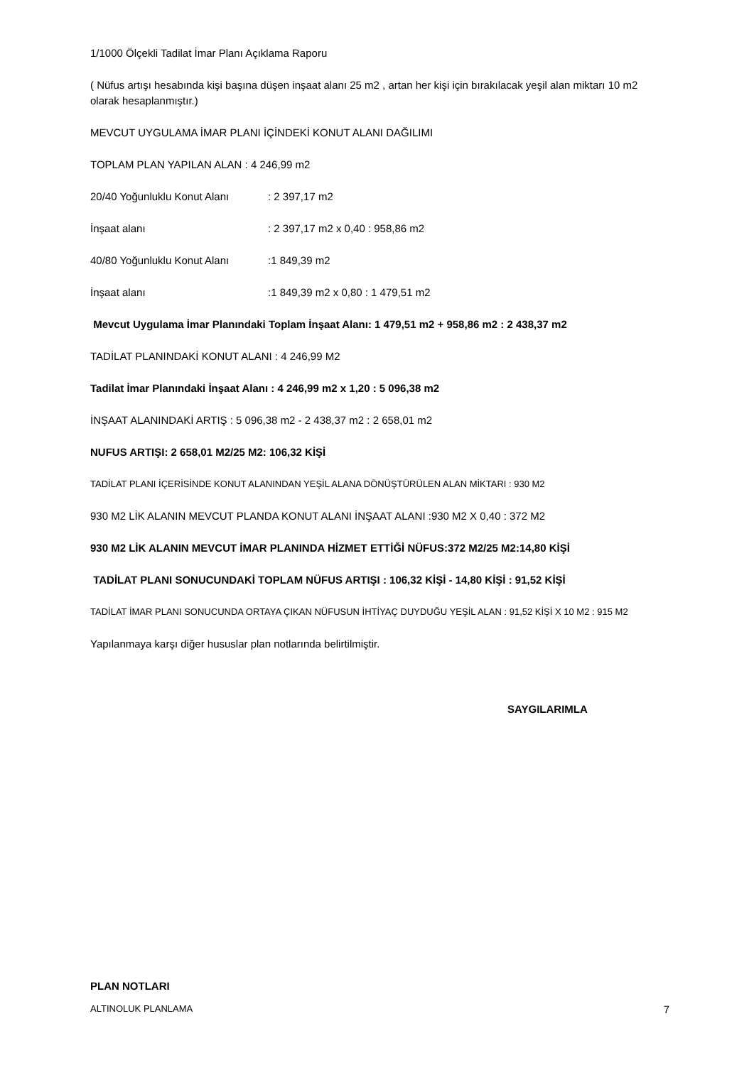1/1000 Ölçekli Tadilat İmar Planı Açıklama Raporu
( Nüfus artışı hesabında kişi başına düşen inşaat alanı 25 m2 , artan her kişi için bırakılacak yeşil alan miktarı 10 m2 olarak hesaplanmıştır.)
MEVCUT UYGULAMA İMAR PLANI İÇİNDEKİ KONUT ALANI DAĞILIMI
TOPLAM PLAN YAPILAN ALAN : 4 246,99 m2
20/40 Yoğunluklu Konut Alanı: 2 397,17 m2
İnşaat alanı: 2 397,17 m2 x 0,40 : 958,86 m2
40/80 Yoğunluklu Konut Alanı:1 849,39 m2
İnşaat alanı:1 849,39 m2 x 0,80 : 1 479,51 m2
Mevcut Uygulama İmar Planındaki Toplam İnşaat Alanı: 1 479,51 m2 + 958,86 m2 : 2 438,37 m2
TADİLAT PLANINDAKİ KONUT ALANI : 4 246,99 M2
Tadilat İmar Planındaki İnşaat Alanı : 4 246,99 m2 x 1,20 : 5 096,38 m2
İNŞAAT ALANINDAKİ ARTIŞ : 5 096,38 m2 - 2 438,37 m2 : 2 658,01 m2
NUFUS ARTIŞI: 2 658,01 M2/25 M2: 106,32 KİŞİ
TADİLAT PLANI İÇERİSİNDE KONUT ALANINDAN YEŞİL ALANA DÖNÜŞTÜRÜLEN ALAN MİKTARI : 930 M2
930 M2 LİK ALANIN MEVCUT PLANDA KONUT ALANI İNŞAAT ALANI :930 M2 X 0,40 : 372 M2
930 M2 LİK ALANIN MEVCUT İMAR PLANINDA HİZMET ETTİĞİ NÜFUS:372 M2/25 M2:14,80 KİŞİ
TADİLAT PLANI SONUCUNDAKİ TOPLAM NÜFUS ARTIŞI : 106,32 KİŞİ - 14,80 KİŞİ : 91,52 KİŞİ
TADİLAT İMAR PLANI SONUCUNDA ORTAYA ÇIKAN NÜFUSUN İHTİYAÇ DUYDUĞU YEŞİL ALAN : 91,52 KİŞİ X 10 M2 : 915 M2
Yapılanmaya karşı diğer hususlar plan notlarında belirtilmiştir.
SAYGILARIMLA
PLAN NOTLARI
ALTINOLUK PLANLAMA 7